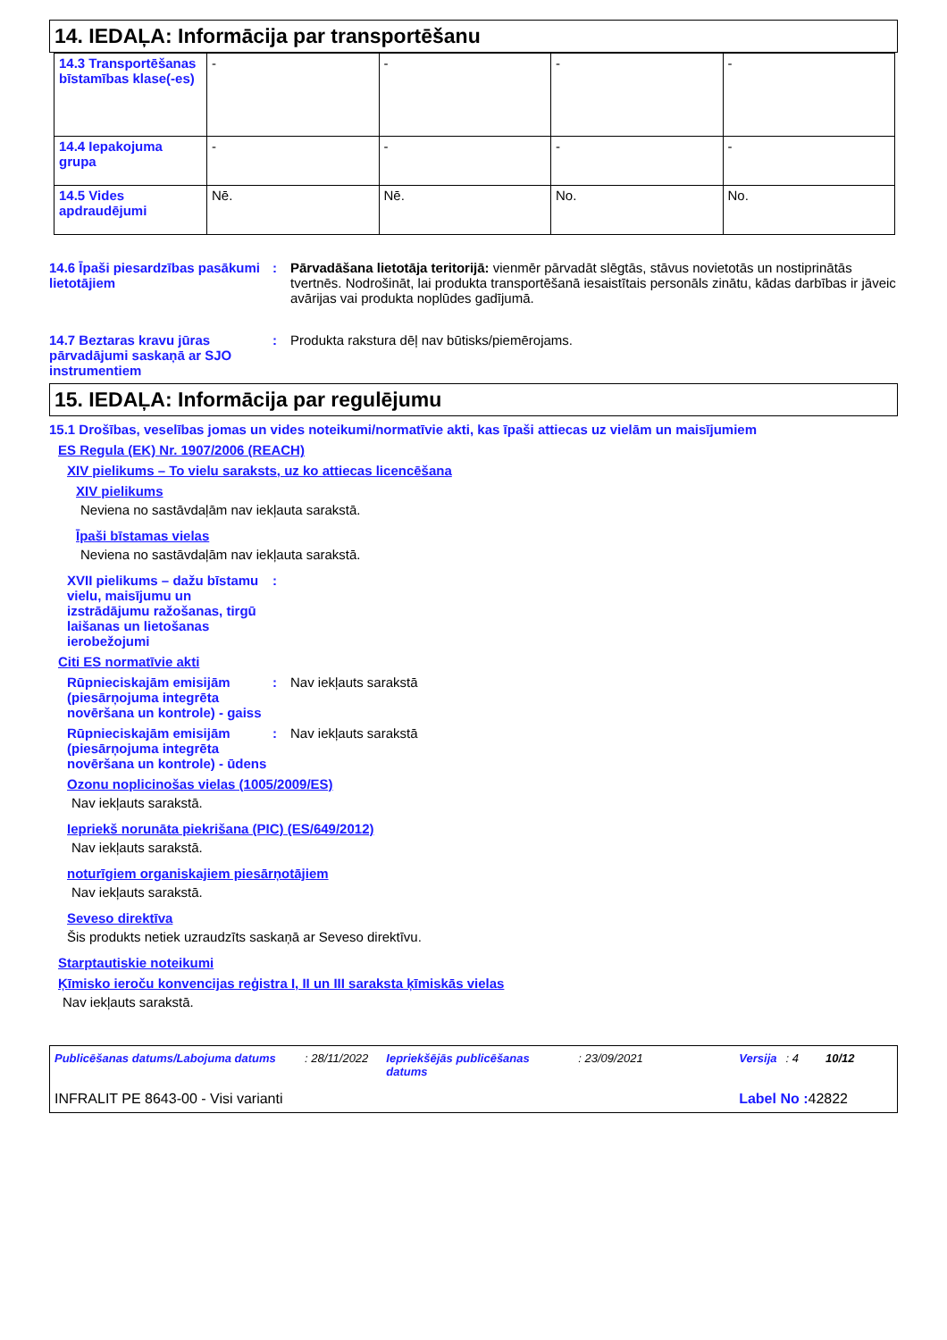14. IEDAĻA: Informācija par transportēšanu
| 14.3 Transportēšanas bīstamības klase(-es) | - | - | - | - |
| 14.4 Iepakojuma grupa | - | - | - | - |
| 14.5 Vides apdraudējumi | Nē. | Nē. | No. | No. |
14.6 Īpaši piesardzības pasākumi lietotājiem
: Pārvadāšana lietotāja teritorijā: vienmēr pārvadāt slēgtās, stāvus novietotās un nostiprinātās tvertnēs. Nodrošināt, lai produkta transportēšanā iesaistītais personāls zinātu, kādas darbības ir jāveic avārijas vai produkta noplūdes gadījumā.
14.7 Beztaras kravu jūras pārvadājumi saskaņā ar SJO instrumentiem
: Produkta rakstura dēļ nav būtisks/piemērojams.
15. IEDAĻA: Informācija par regulējumu
15.1 Drošības, veselības jomas un vides noteikumi/normatīvie akti, kas īpaši attiecas uz vielām un maisījumiem
ES Regula (EK) Nr. 1907/2006 (REACH)
XIV pielikums – To vielu saraksts, uz ko attiecas licencēšana
XIV pielikums
Neviena no sastāvdaļām nav iekļauta sarakstā.
Īpaši bīstamas vielas
Neviena no sastāvdaļām nav iekļauta sarakstā.
XVII pielikums – dažu bīstamu vielu, maisījumu un izstrādājumu ražošanas, tirgū laišanas un lietošanas ierobežojumi
:
Citi ES normatīvie akti
Rūpnieciskajām emisijām (piesārņojuma integrēta novēršana un kontrole) - gaiss
: Nav iekļauts sarakstā
Rūpnieciskajām emisijām (piesārņojuma integrēta novēršana un kontrole) - ūdens
: Nav iekļauts sarakstā
Ozonu noplicinošas vielas (1005/2009/ES)
Nav iekļauts sarakstā.
Iepriekš norunāta piekrišana (PIC) (ES/649/2012)
Nav iekļauts sarakstā.
noturīgiem organiskajiem piesārņotājiem
Nav iekļauts sarakstā.
Seveso direktīva
Šis produkts netiek uzraudzīts saskaņā ar Seveso direktīvu.
Starptautiskie noteikumi
Ķīmisko ieroču konvencijas reģistra I, II un III saraksta ķīmiskās vielas
Nav iekļauts sarakstā.
Publicēšanas datums/Labojuma datums: 28/11/2022 Iepriekšējās publicēšanas datums: 23/09/2021 Versija: 4 10/12
INFRALIT PE 8643-00 - Visi varianti Label No : 42822